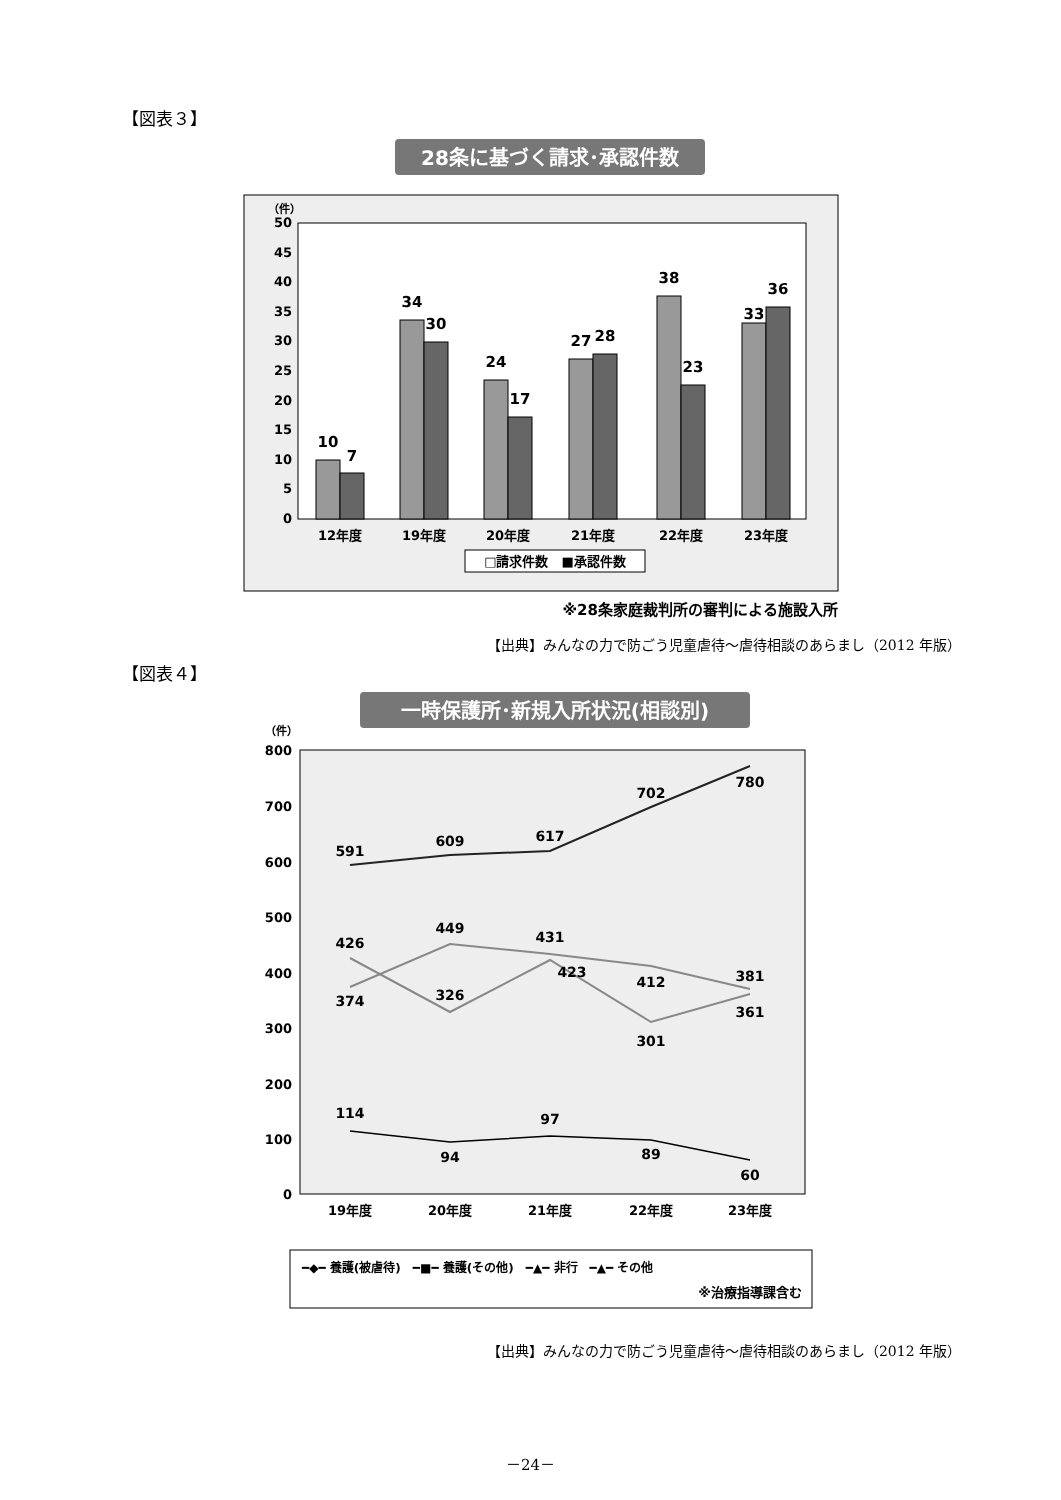【図表３】
28条に基づく請求･承認件数
（件）
50
45
40
35
30
25
20
15
10
5
0
10
7
34
30
24
17
27
28
38
23
33
36
12年度
19年度
20年度
21年度
22年度
23年度
□請求件数　■承認件数
※28条家庭裁判所の審判による施設入所
【出典】みんなの力で防ごう児童虐待～虐待相談のあらまし（2012 年版）
【図表４】
一時保護所･新規入所状況(相談別)
（件）
800
700
600
500
400
300
200
100
0
591
609
617
702
780
426
326
423
301
361
374
449
431
412
381
114
94
97
89
60
19年度
20年度
21年度
22年度
23年度
━◆━ 養護(被虐待)　━■━ 養護(その他)　━▲━ 非行　━▲━ その他
※治療指導課含む
【出典】みんなの力で防ごう児童虐待～虐待相談のあらまし（2012 年版）
－24－